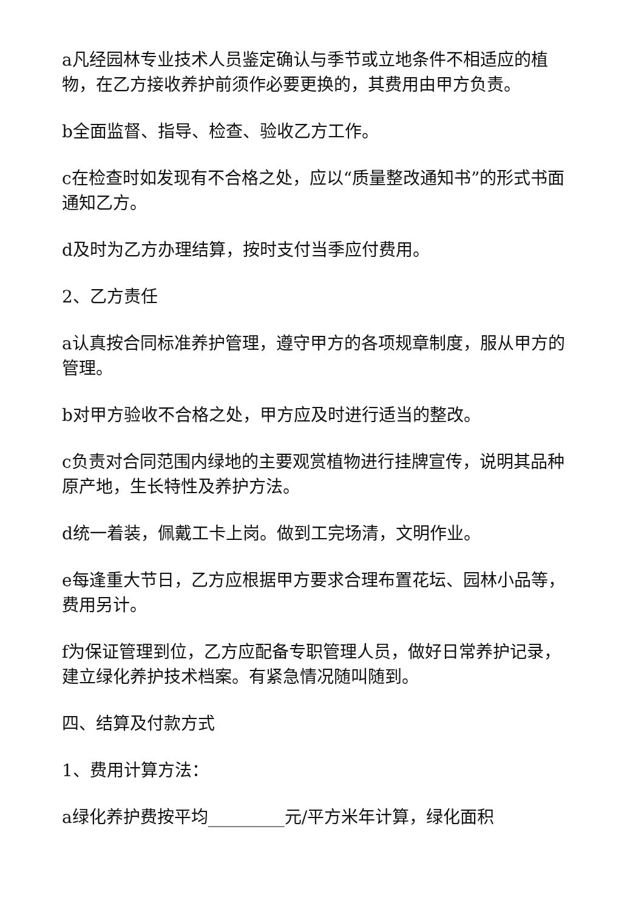a凡经园林专业技术人员鉴定确认与季节或立地条件不相适应的植物，在乙方接收养护前须作必要更换的，其费用由甲方负责。
b全面监督、指导、检查、验收乙方工作。
c在检查时如发现有不合格之处，应以“质量整改通知书”的形式书面通知乙方。
d及时为乙方办理结算，按时支付当季应付费用。
2、乙方责任
a认真按合同标准养护管理，遵守甲方的各项规章制度，服从甲方的管理。
b对甲方验收不合格之处，甲方应及时进行适当的整改。
c负责对合同范围内绿地的主要观赏植物进行挂牌宣传，说明其品种原产地，生长特性及养护方法。
d统一着装，佩戴工卡上岗。做到工完场清，文明作业。
e每逢重大节日，乙方应根据甲方要求合理布置花坛、园林小品等，费用另计。
f为保证管理到位，乙方应配备专职管理人员，做好日常养护记录，建立绿化养护技术档案。有紧急情况随叫随到。
四、结算及付款方式
1、费用计算方法：
a绿化养护费按平均_________元/平方米年计算，绿化面积